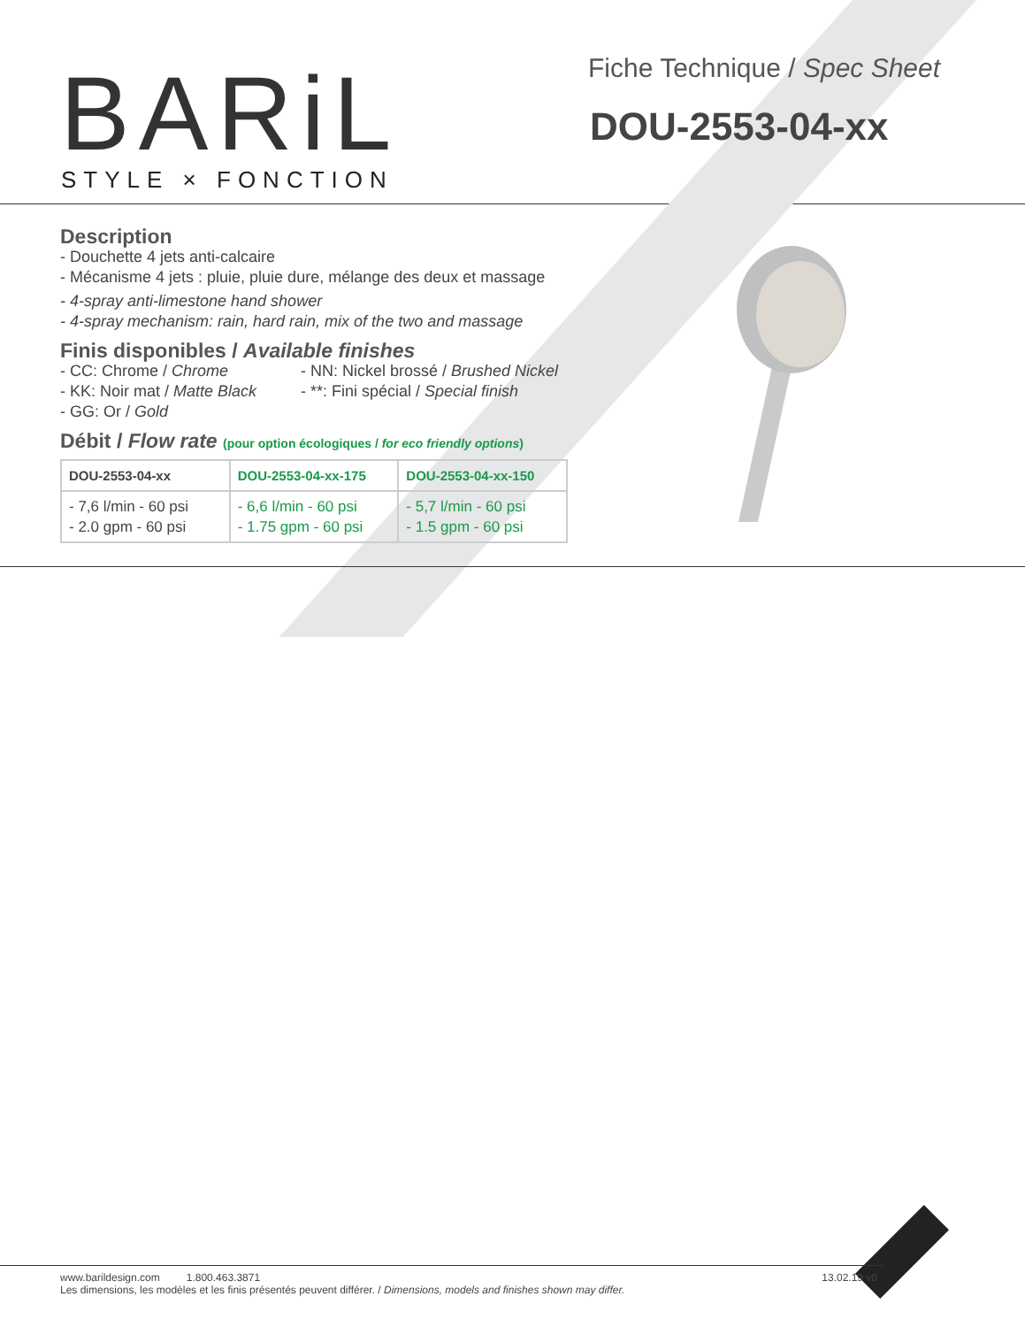BARiL
STYLE × FONCTION
Fiche Technique / Spec Sheet
DOU-2553-04-xx
Description
- Douchette 4 jets anti-calcaire
- Mécanisme 4 jets : pluie, pluie dure, mélange des deux et massage
- 4-spray anti-limestone hand shower
- 4-spray mechanism: rain, hard rain, mix of the two and massage
Finis disponibles / Available finishes
- CC: Chrome / Chrome
- KK: Noir mat / Matte Black
- GG: Or / Gold
- NN: Nickel brossé / Brushed Nickel
- **: Fini spécial / Special finish
Débit / Flow rate (pour option écologiques / for eco friendly options)
| DOU-2553-04-xx | DOU-2553-04-xx-175 | DOU-2553-04-xx-150 |
| --- | --- | --- |
| - 7,6 l/min - 60 psi - 2.0 gpm - 60 psi | - 6,6 l/min - 60 psi - 1.75 gpm - 60 psi | - 5,7 l/min - 60 psi - 1.5 gpm - 60 psi |
www.barildesign.com 1.800.463.3871 13.02.19 v0
Les dimensions, les modèles et les finis présentés peuvent différer. / Dimensions, models and finishes shown may differ.